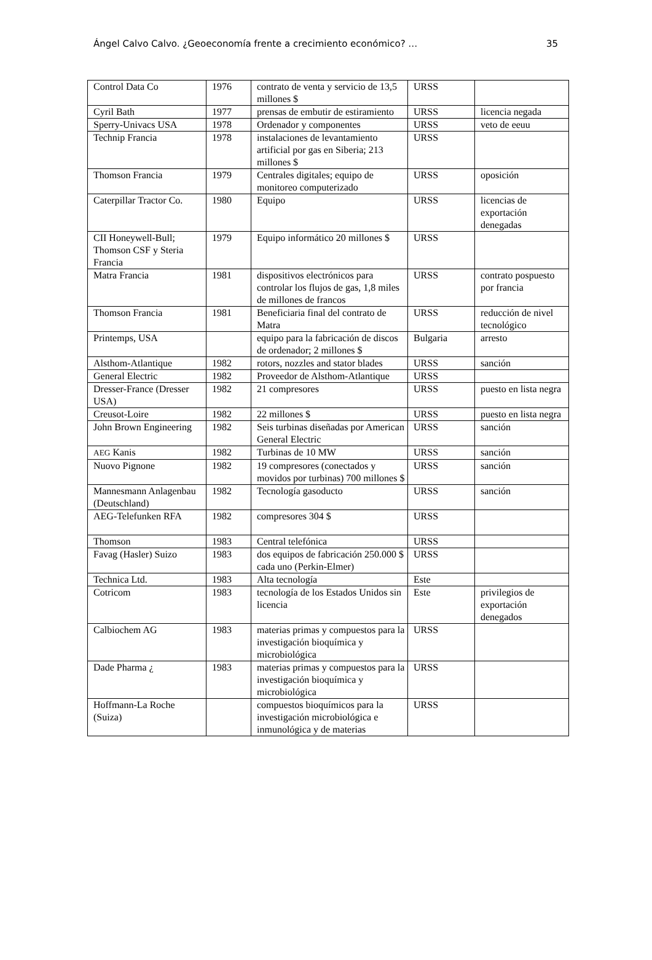Ángel Calvo Calvo. ¿Geoeconomía frente a crecimiento económico? … 35
| Control Data Co | 1976 | contrato de venta y servicio de 13,5 millones $ | URSS | |
| Cyril Bath | 1977 | prensas de embutir de estiramiento | URSS | licencia negada |
| Sperry-Univacs USA | 1978 | Ordenador y componentes | URSS | veto de eeuu |
| Technip Francia | 1978 | instalaciones de levantamiento artificial por gas en Siberia; 213 millones $ | URSS | |
| Thomson Francia | 1979 | Centrales digitales; equipo de monitoreo computerizado | URSS | oposición |
| Caterpillar Tractor Co. | 1980 | Equipo | URSS | licencias de exportación denegadas |
| CII Honeywell-Bull; Thomson CSF y Steria Francia | 1979 | Equipo informático 20 millones $ | URSS | |
| Matra Francia | 1981 | dispositivos electrónicos para controlar los flujos de gas, 1,8 miles de millones de francos | URSS | contrato pospuesto por francia |
| Thomson Francia | 1981 | Beneficiaria final del contrato de Matra | URSS | reducción de nivel tecnológico |
| Printemps, USA | | equipo para la fabricación de discos de ordenador; 2 millones $ | Bulgaria | arresto |
| Alsthom-Atlantique | 1982 | rotors, nozzles and stator blades | URSS | sanción |
| General Electric | 1982 | Proveedor de Alsthom-Atlantique | URSS | |
| Dresser-France (Dresser USA) | 1982 | 21 compresores | URSS | puesto en lista negra |
| Creusot-Loire | 1982 | 22 millones $ | URSS | puesto en lista negra |
| John Brown Engineering | 1982 | Seis turbinas diseñadas por American General Electric | URSS | sanción |
| AEG Kanis | 1982 | Turbinas de 10 MW | URSS | sanción |
| Nuovo Pignone | 1982 | 19 compresores (conectados y movidos por turbinas) 700 millones $ | URSS | sanción |
| Mannesmann Anlagenbau (Deutschland) | 1982 | Tecnología gasoducto | URSS | sanción |
| AEG-Telefunken RFA | 1982 | compresores 304 $ | URSS | |
| Thomson | 1983 | Central telefónica | URSS | |
| Favag (Hasler) Suizo | 1983 | dos equipos de fabricación 250.000 $ cada uno (Perkin-Elmer) | URSS | |
| Technica Ltd. | 1983 | Alta tecnología | Este | |
| Cotricom | 1983 | tecnología de los Estados Unidos sin licencia | Este | privilegios de exportación denegados |
| Calbiochem AG | 1983 | materias primas y compuestos para la investigación bioquímica y microbiológica | URSS | |
| Dade Pharma ¿ | 1983 | materias primas y compuestos para la investigación bioquímica y microbiológica | URSS | |
| Hoffmann-La Roche (Suiza) | | compuestos bioquímicos para la investigación microbiológica e inmunológica y de materias | URSS | |